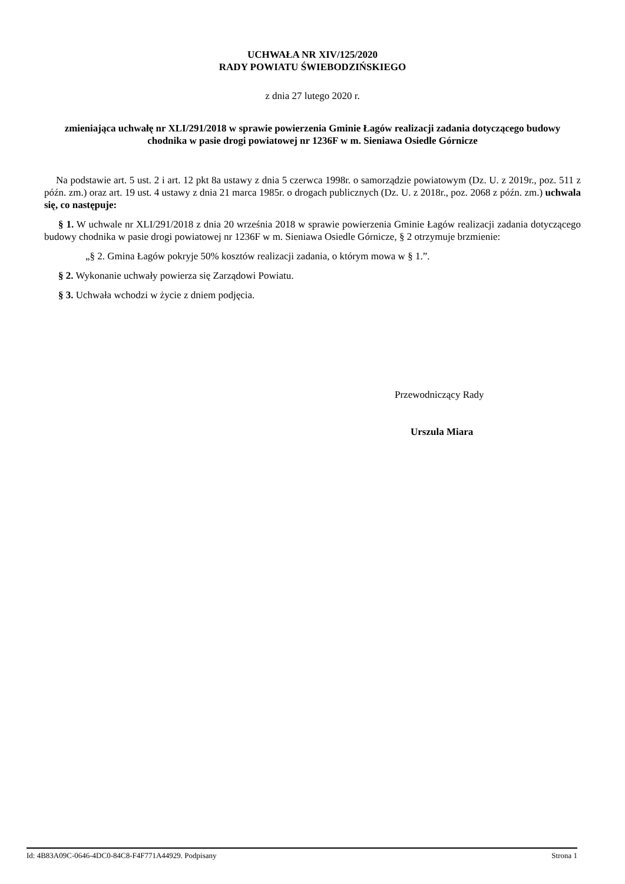UCHWAŁA NR XIV/125/2020
RADY POWIATU ŚWIEBODZIŃSKIEGO
z dnia 27 lutego 2020 r.
zmieniająca uchwałę nr XLI/291/2018 w sprawie powierzenia Gminie Łagów realizacji zadania dotyczącego budowy chodnika w pasie drogi powiatowej nr 1236F w m. Sieniawa Osiedle Górnicze
Na podstawie art. 5 ust. 2 i art. 12 pkt 8a ustawy z dnia 5 czerwca 1998r. o samorządzie powiatowym (Dz. U. z 2019r., poz. 511 z późn. zm.) oraz art. 19 ust. 4 ustawy z dnia 21 marca 1985r. o drogach publicznych (Dz. U. z 2018r., poz. 2068 z późn. zm.) uchwala się, co następuje:
§ 1. W uchwale nr XLI/291/2018 z dnia 20 września 2018 w sprawie powierzenia Gminie Łagów realizacji zadania dotyczącego budowy chodnika w pasie drogi powiatowej nr 1236F w m. Sieniawa Osiedle Górnicze, § 2 otrzymuje brzmienie:
„§ 2. Gmina Łagów pokryje 50% kosztów realizacji zadania, o którym mowa w § 1.”.
§ 2. Wykonanie uchwały powierza się Zarządowi Powiatu.
§ 3. Uchwała wchodzi w życie z dniem podjęcia.
Przewodniczący Rady
Urszula Miara
Id: 4B83A09C-0646-4DC0-84C8-F4F771A44929. Podpisany Strona 1